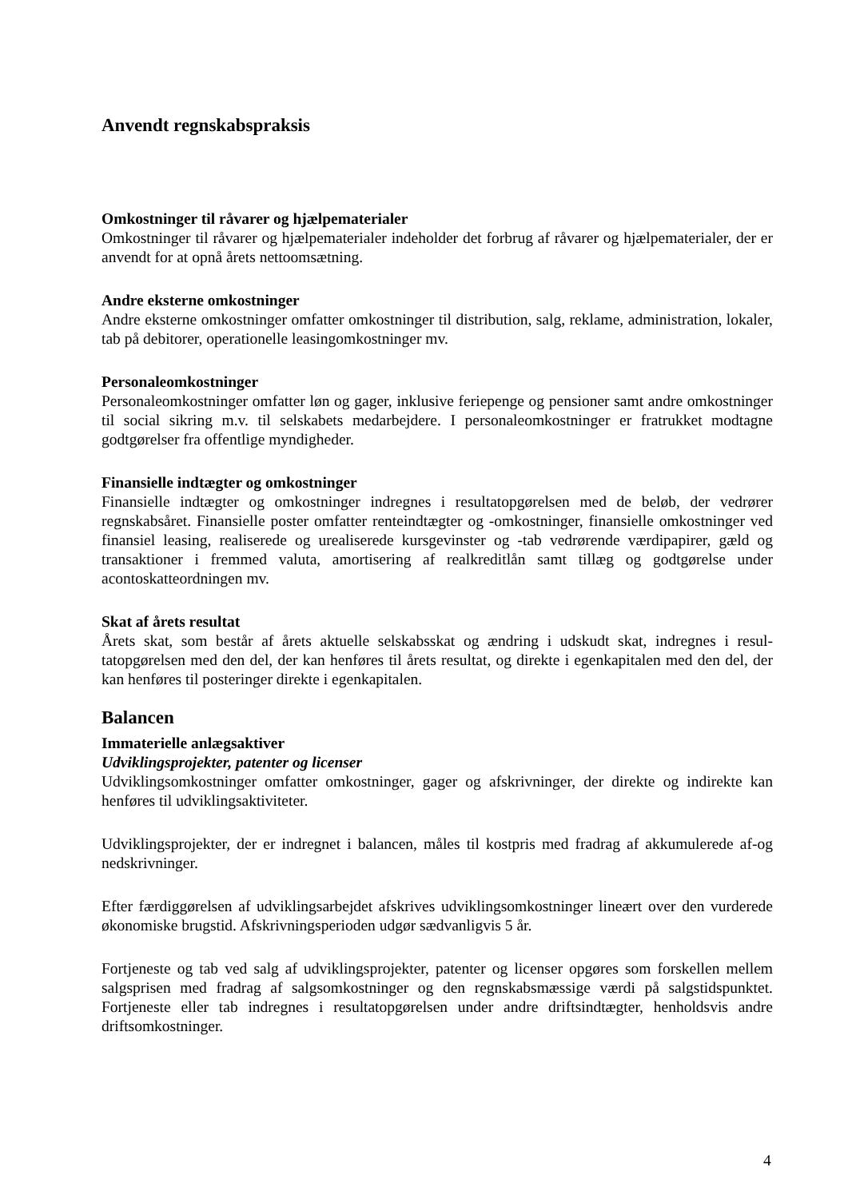Anvendt regnskabspraksis
Omkostninger til råvarer og hjælpematerialer
Omkostninger til råvarer og hjælpematerialer indeholder det forbrug af råvarer og hjælpemateri­aler, der er anvendt for at opnå årets nettoomsætning.
Andre eksterne omkostninger
Andre eksterne omkostninger omfatter omkostninger til distribution, salg, reklame, administra­tion, lokaler, tab på debitorer, operationelle leasingomkostninger mv.
Personaleomkostninger
Personaleomkostninger omfatter løn og gager, inklusive feriepenge og pensioner samt andre om­kostninger til social sikring m.v. til selskabets medarbejdere. I personaleomkostninger er fratruk­ket modtagne godtgørelser fra offentlige myndigheder.
Finansielle indtægter og omkostninger
Finansielle indtægter og omkostninger indregnes i resultatopgørelsen med de beløb, der vedrører regnskabsåret. Finansielle poster omfatter renteindtægter og -omkostninger, finansielle omkost­ninger ved finansiel leasing, realiserede og urealiserede kursgevinster og -tab vedrørende værdi­papirer, gæld og transaktioner i fremmed valuta, amortisering af realkreditlån samt tillæg og godtgørelse under acontoskatteordningen mv.
Skat af årets resultat
Årets skat, som består af årets aktuelle selskabsskat og ændring i udskudt skat, indregnes i resul­tatopgørelsen med den del, der kan henføres til årets resultat, og direkte i egenkapitalen med den del, der kan henføres til posteringer direkte i egenkapitalen.
Balancen
Immaterielle anlægsaktiver
Udviklingsprojekter, patenter og licenser
Udviklingsomkostninger omfatter omkostninger, gager og afskrivninger, der direkte og indirekte kan henføres til udviklingsaktiviteter.
Udviklingsprojekter, der er indregnet i balancen, måles til kostpris med fradrag af akkumulerede af-og nedskrivninger.
Efter færdiggørelsen af udviklingsarbejdet afskrives udviklingsomkostninger lineært over den vurderede økonomiske brugstid. Afskrivningsperioden udgør sædvanligvis 5 år.
Fortjeneste og tab ved salg af udviklingsprojekter, patenter og licenser opgøres som forskellen mellem salgsprisen med fradrag af salgsomkostninger og den regnskabsmæssige værdi på salgs­tidspunktet. Fortjeneste eller tab indregnes i resultatopgørelsen under andre driftsindtægter, hen­holdsvis andre driftsomkostninger.
4